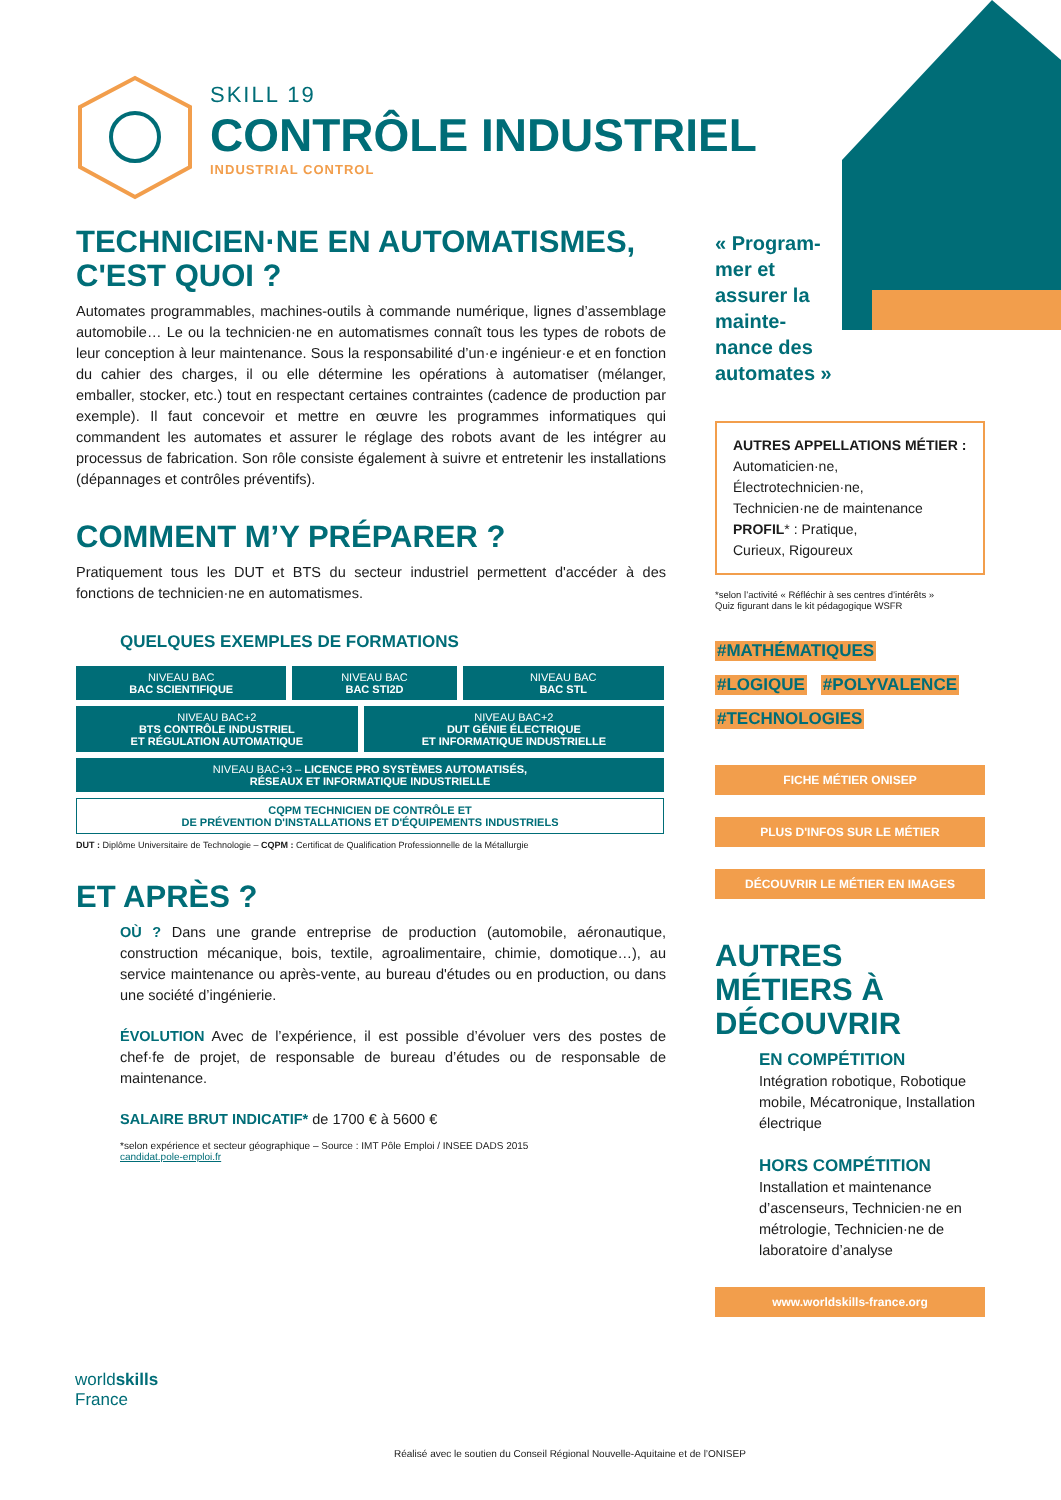SKILL 19
CONTRÔLE INDUSTRIEL
INDUSTRIAL CONTROL
TECHNICIEN·NE EN AUTOMATISMES, C'EST QUOI ?
Automates programmables, machines-outils à commande numérique, lignes d’assemblage automobile… Le ou la technicien·ne en automatismes connaît tous les types de robots de leur conception à leur maintenance. Sous la responsabilité d’un·e ingénieur·e et en fonction du cahier des charges, il ou elle détermine les opérations à automatiser (mélanger, emballer, stocker, etc.) tout en respectant certaines contraintes (cadence de production par exemple). Il faut concevoir et mettre en œuvre les programmes informatiques qui commandent les automates et assurer le réglage des robots avant de les intégrer au processus de fabrication. Son rôle consiste également à suivre et entretenir les installations (dépannages et contrôles préventifs).
COMMENT M’Y PRÉPARER ?
Pratiquement tous les DUT et BTS du secteur industriel permettent d'accéder à des fonctions de technicien·ne en automatismes.
QUELQUES EXEMPLES DE FORMATIONS
| NIVEAU BAC BAC SCIENTIFIQUE | NIVEAU BAC BAC STI2D | | NIVEAU BAC BAC STL |
| NIVEAU BAC+2 BTS CONTRÔLE INDUSTRIEL ET RÉGULATION AUTOMATIQUE | | NIVEAU BAC+2 DUT GÉNIE ÉLECTRIQUE ET INFORMATIQUE INDUSTRIELLE | |
| NIVEAU BAC+3 – LICENCE PRO SYSTÈMES AUTOMATISÉS, RÉSEAUX ET INFORMATIQUE INDUSTRIELLE | | | |
| CQPM TECHNICIEN DE CONTRÔLE ET DE PRÉVENTION D'INSTALLATIONS ET D'ÉQUIPEMENTS INDUSTRIELS | | | |
DUT : Diplôme Universitaire de Technologie – CQPM : Certificat de Qualification Professionnelle de la Métallurgie
ET APRÈS ?
OÙ ? Dans une grande entreprise de production (automobile, aéronautique, construction mécanique, bois, textile, agroalimentaire, chimie, domotique…), au service maintenance ou après-vente, au bureau d'études ou en production, ou dans une société d’ingénierie.
ÉVOLUTION Avec de l’expérience, il est possible d’évoluer vers des postes de chef·fe de projet, de responsable de bureau d’études ou de responsable de maintenance.
SALAIRE BRUT INDICATIF* de 1700 € à 5600 €
*selon expérience et secteur géographique – Source : IMT Pôle Emploi / INSEE DADS 2015
candidat.pole-emploi.fr
« Program-
mer et
assurer la
mainte-
nance des
automates »
AUTRES APPELLATIONS MÉTIER :
Automaticien·ne,
Électrotechnicien·ne,
Technicien·ne de maintenance
PROFIL* : Pratique,
Curieux, Rigoureux
*selon l’activité « Réfléchir à ses centres d’intérêts »
Quiz figurant dans le kit pédagogique WSFR
#MATHÉMATIQUES
#LOGIQUE #POLYVALENCE
#TECHNOLOGIES
FICHE MÉTIER ONISEP
PLUS D'INFOS SUR LE MÉTIER
DÉCOUVRIR LE MÉTIER EN IMAGES
AUTRES MÉTIERS À DÉCOUVRIR
EN COMPÉTITION
Intégration robotique, Robotique mobile, Mécatronique, Installation électrique
HORS COMPÉTITION
Installation et maintenance d’ascenseurs, Technicien·ne en métrologie, Technicien·ne de laboratoire d’analyse
www.worldskills-france.org
worldskills
France
Réalisé avec le soutien du Conseil Régional Nouvelle-Aquitaine et de l’ONISEP